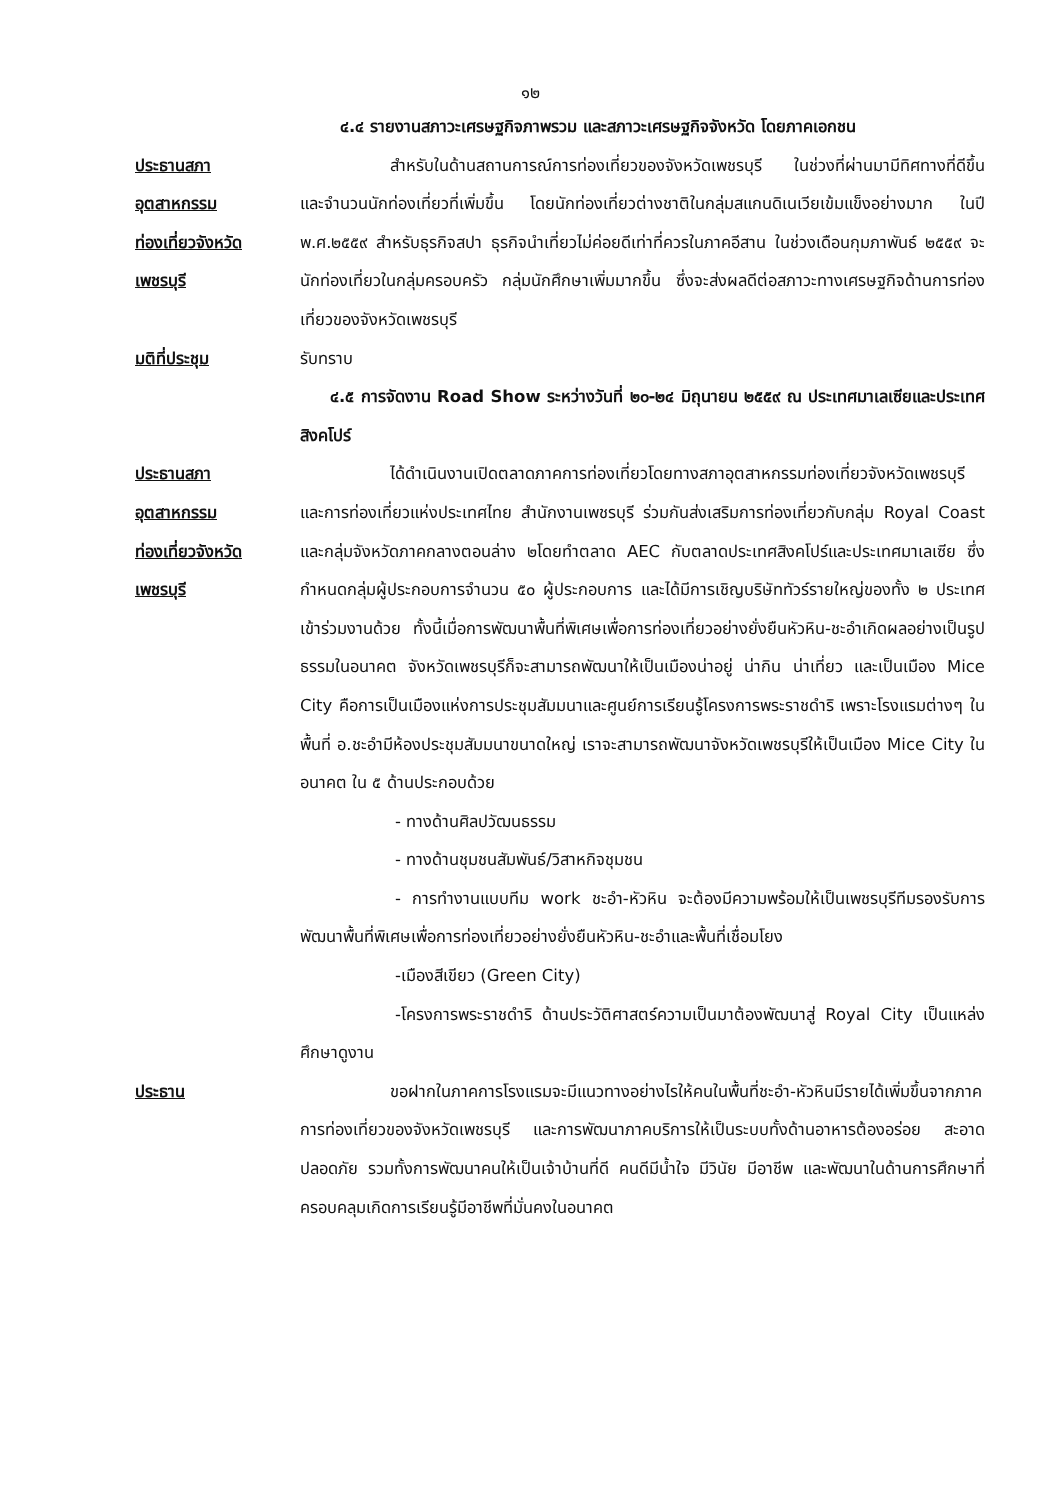๑๒
๔.๔ รายงานสภาวะเศรษฐกิจภาพรวม และสภาวะเศรษฐกิจจังหวัด โดยภาคเอกชน
ประธานสภา
อุตสาหกรรม
ท่องเที่ยวจังหวัด
เพชรบุรี
สำหรับในด้านสถานการณ์การท่องเที่ยวของจังหวัดเพชรบุรี ในช่วงที่ผ่านมามีทิศทางที่ดีขึ้น และจำนวนนักท่องเที่ยวที่เพิ่มขึ้น โดยนักท่องเที่ยวต่างชาติในกลุ่มสแกนดิเนเวียเข้มแข็งอย่างมาก ในปี พ.ศ.๒๕๕๙ สำหรับธุรกิจสปา ธุรกิจนำเที่ยวไม่ค่อยดีเท่าที่ควรในภาคอีสาน ในช่วงเดือนกุมภาพันธ์ ๒๕๕๙ จะนักท่องเที่ยวในกลุ่มครอบครัว กลุ่มนักศึกษาเพิ่มมากขึ้น ซึ่งจะส่งผลดีต่อสภาวะทางเศรษฐกิจด้านการท่องเที่ยวของจังหวัดเพชรบุรี
มติที่ประชุม รับทราบ
๔.๕ การจัดงาน Road Show ระหว่างวันที่ ๒๐-๒๔ มิถุนายน ๒๕๕๙ ณ ประเทศมาเลเซียและประเทศสิงคโปร์
ประธานสภา
อุตสาหกรรม
ท่องเที่ยวจังหวัด
เพชรบุรี
ได้ดำเนินงานเปิดตลาดภาคการท่องเที่ยวโดยทางสภาอุตสาหกรรมท่องเที่ยวจังหวัดเพชรบุรีและการท่องเที่ยวแห่งประเทศไทย สำนักงานเพชรบุรี ร่วมกันส่งเสริมการท่องเที่ยวกับกลุ่ม Royal Coast และกลุ่มจังหวัดภาคกลางตอนล่าง ๒โดยทำตลาด AEC กับตลาดประเทศสิงคโปร์และประเทศมาเลเซีย ซึ่งกำหนดกลุ่มผู้ประกอบการจำนวน ๕๐ ผู้ประกอบการ และได้มีการเชิญบริษัททัวร์รายใหญ่ของทั้ง ๒ ประเทศเข้าร่วมงานด้วย ทั้งนี้เมื่อการพัฒนาพื้นที่พิเศษเพื่อการท่องเที่ยวอย่างยั่งยืนหัวหิน-ชะอำเกิดผลอย่างเป็นรูปธรรมในอนาคต จังหวัดเพชรบุรีก็จะสามารถพัฒนาให้เป็นเมืองน่าอยู่ น่ากิน น่าเที่ยว และเป็นเมือง Mice City คือการเป็นเมืองแห่งการประชุมสัมมนาและศูนย์การเรียนรู้โครงการพระราชดำริ เพราะโรงแรมต่างๆ ในพื้นที่ อ.ชะอำมีห้องประชุมสัมมนาขนาดใหญ่ เราจะสามารถพัฒนาจังหวัดเพชรบุรีให้เป็นเมือง Mice City ในอนาคต ใน ๕ ด้านประกอบด้วย
- ทางด้านศิลปวัฒนธรรม
- ทางด้านชุมชนสัมพันธ์/วิสาหกิจชุมชน
- การทำงานแบบทีม work ชะอำ-หัวหิน จะต้องมีความพร้อมให้เป็นเพชรบุรีทีมรองรับการพัฒนาพื้นที่พิเศษเพื่อการท่องเที่ยวอย่างยั่งยืนหัวหิน-ชะอำและพื้นที่เชื่อมโยง
-เมืองสีเขียว (Green City)
-โครงการพระราชดำริ ด้านประวัติศาสตร์ความเป็นมาต้องพัฒนาสู่ Royal City เป็นแหล่งศึกษาดูงาน
ประธาน ขอฝากในภาคการโรงแรมจะมีแนวทางอย่างไรให้คนในพื้นที่ชะอำ-หัวหินมีรายได้เพิ่มขึ้นจากภาคการท่องเที่ยวของจังหวัดเพชรบุรี และการพัฒนาภาคบริการให้เป็นระบบทั้งด้านอาหารต้องอร่อย สะอาด ปลอดภัย รวมทั้งการพัฒนาคนให้เป็นเจ้าบ้านที่ดี คนดีมีน้ำใจ มีวินัย มีอาชีพ และพัฒนาในด้านการศึกษาที่ครอบคลุมเกิดการเรียนรู้มีอาชีพที่มั่นคงในอนาคต